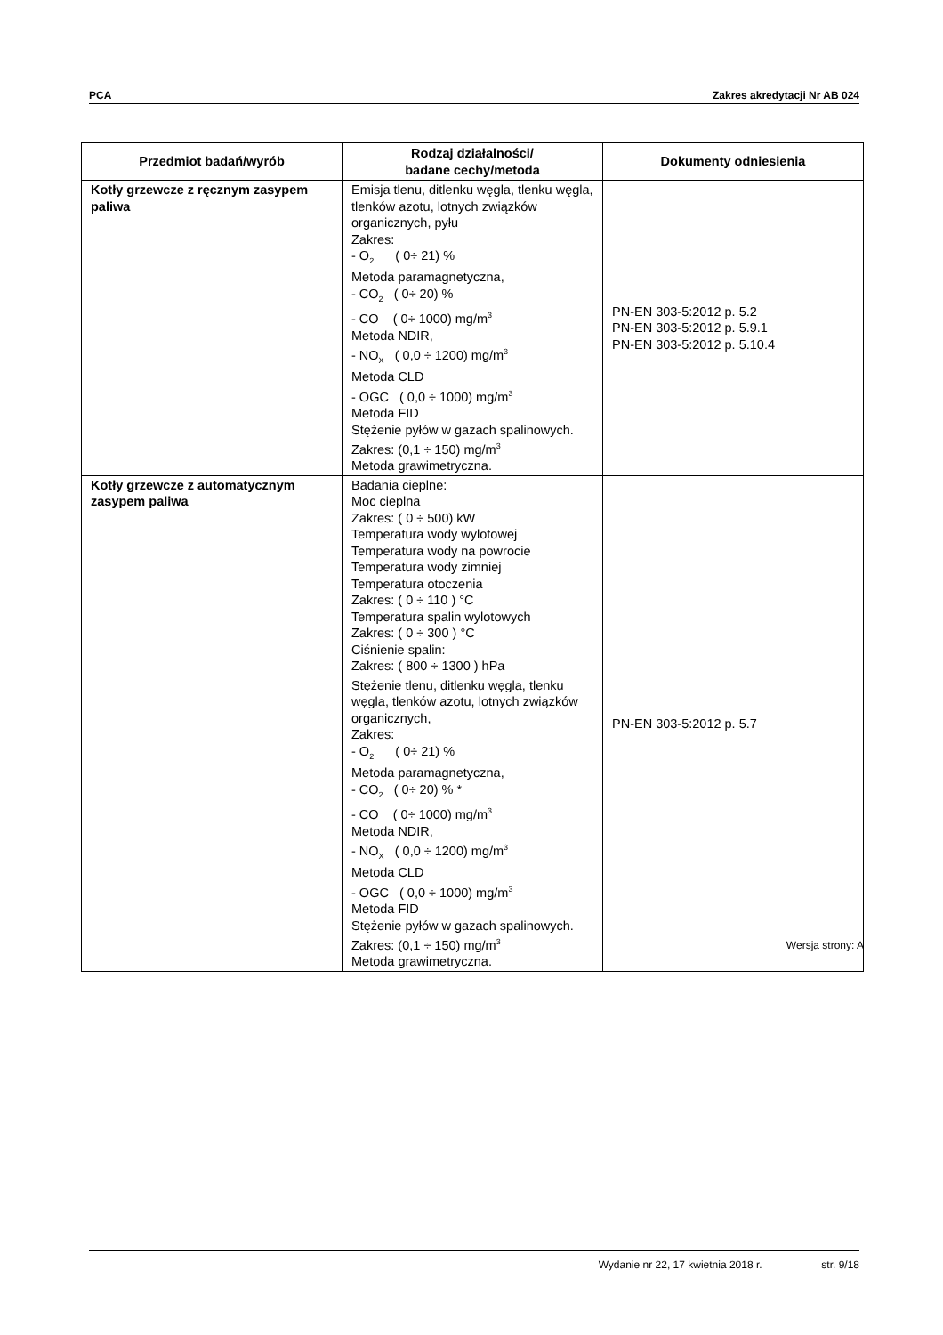PCA Zakres akredytacji Nr AB 024
| Przedmiot badań/wyrób | Rodzaj działalności/ badane cechy/metoda | Dokumenty odniesienia |
| --- | --- | --- |
| Kotły grzewcze z ręcznym zasypem paliwa | Emisja tlenu, ditlenku węgla, tlenku węgla, tlenków azotu, lotnych związków organicznych, pyłu Zakres: - O<sub>2</sub> ( 0÷ 21) % Metoda paramagnetyczna, - CO<sub>2</sub> ( 0÷ 20) % - CO ( 0÷ 1000) mg/m<sup>3</sup> Metoda NDIR, - NO<sub>X</sub> ( 0,0 ÷ 1200) mg/m<sup>3</sup> Metoda CLD - OGC ( 0,0 ÷ 1000) mg/m<sup>3</sup> Metoda FID Stężenie pyłów w gazach spalinowych. Zakres: (0,1 ÷ 150) mg/m<sup>3</sup> Metoda grawimetryczna. | PN-EN 303-5:2012 p. 5.2 PN-EN 303-5:2012 p. 5.9.1 PN-EN 303-5:2012 p. 5.10.4 |
| Kotły grzewcze z automatycznym zasypem paliwa | Badania cieplne: Moc cieplna Zakres: ( 0 ÷ 500) kW Temperatura wody wylotowej Temperatura wody na powrocie Temperatura wody zimniej Temperatura otoczenia Zakres: ( 0 ÷ 110 ) °C Temperatura spalin wylotowych Zakres: ( 0 ÷ 300 ) °C Ciśnienie spalin: Zakres: ( 800 ÷ 1300 ) hPa | PN-EN 303-5:2012 p. 5.7 |
| | Stężenie tlenu, ditlenku węgla, tlenku węgla, tlenków azotu, lotnych związków organicznych, Zakres: - O<sub>2</sub> ( 0÷ 21) % Metoda paramagnetyczna, - CO<sub>2</sub> ( 0÷ 20) % * - CO ( 0÷ 1000) mg/m<sup>3</sup> Metoda NDIR, - NO<sub>X</sub> ( 0,0 ÷ 1200) mg/m<sup>3</sup> Metoda CLD - OGC ( 0,0 ÷ 1000) mg/m<sup>3</sup> Metoda FID Stężenie pyłów w gazach spalinowych. Zakres: (0,1 ÷ 150) mg/m<sup>3</sup> Metoda grawimetryczna. | |
Wersja strony: A
Wydanie nr 22, 17 kwietnia 2018 r. str. 9/18